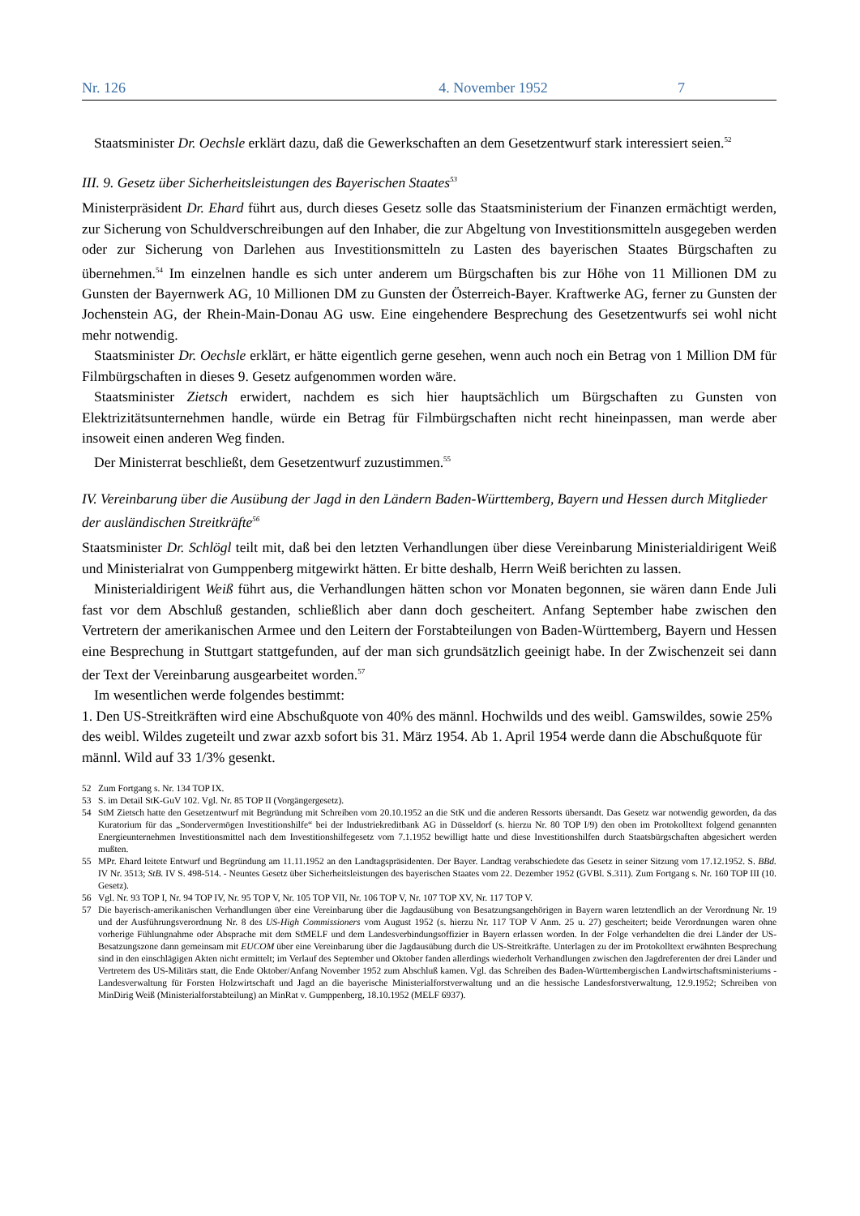Nr. 126 4. November 1952 7
Staatsminister Dr. Oechsle erklärt dazu, daß die Gewerkschaften an dem Gesetzentwurf stark interessiert seien.<sup>52</sup>
III. 9. Gesetz über Sicherheitsleistungen des Bayerischen Staates<sup>53</sup>
Ministerpräsident Dr. Ehard führt aus, durch dieses Gesetz solle das Staatsministerium der Finanzen ermächtigt werden, zur Sicherung von Schuldverschreibungen auf den Inhaber, die zur Abgeltung von Investitionsmitteln ausgegeben werden oder zur Sicherung von Darlehen aus Investitionsmitteln zu Lasten des bayerischen Staates Bürgschaften zu übernehmen.<sup>54</sup> Im einzelnen handle es sich unter anderem um Bürgschaften bis zur Höhe von 11 Millionen DM zu Gunsten der Bayernwerk AG, 10 Millionen DM zu Gunsten der Österreich-Bayer. Kraftwerke AG, ferner zu Gunsten der Jochenstein AG, der Rhein-Main-Donau AG usw. Eine eingehendere Besprechung des Gesetzentwurfs sei wohl nicht mehr notwendig.
Staatsminister Dr. Oechsle erklärt, er hätte eigentlich gerne gesehen, wenn auch noch ein Betrag von 1 Million DM für Filmbürgschaften in dieses 9. Gesetz aufgenommen worden wäre.
Staatsminister Zietsch erwidert, nachdem es sich hier hauptsächlich um Bürgschaften zu Gunsten von Elektrizitätsunternehmen handle, würde ein Betrag für Filmbürgschaften nicht recht hineinpassen, man werde aber insoweit einen anderen Weg finden.
Der Ministerrat beschließt, dem Gesetzentwurf zuzustimmen.<sup>55</sup>
IV. Vereinbarung über die Ausübung der Jagd in den Ländern Baden-Württemberg, Bayern und Hessen durch Mitglieder der ausländischen Streitkräfte<sup>56</sup>
Staatsminister Dr. Schlögl teilt mit, daß bei den letzten Verhandlungen über diese Vereinbarung Ministerialdirigent Weiß und Ministerialrat von Gumppenberg mitgewirkt hätten. Er bitte deshalb, Herrn Weiß berichten zu lassen.
Ministerialdirigent Weiß führt aus, die Verhandlungen hätten schon vor Monaten begonnen, sie wären dann Ende Juli fast vor dem Abschluß gestanden, schließlich aber dann doch gescheitert. Anfang September habe zwischen den Vertretern der amerikanischen Armee und den Leitern der Forstabteilungen von Baden-Württemberg, Bayern und Hessen eine Besprechung in Stuttgart stattgefunden, auf der man sich grundsätzlich geeinigt habe. In der Zwischenzeit sei dann der Text der Vereinbarung ausgearbeitet worden.<sup>57</sup>
Im wesentlichen werde folgendes bestimmt:
1. Den US-Streitkräften wird eine Abschußquote von 40% des männl. Hochwilds und des weibl. Gamswildes, sowie 25% des weibl. Wildes zugeteilt und zwar azxb sofort bis 31. März 1954. Ab 1. April 1954 werde dann die Abschußquote für männl. Wild auf 33 1/3% gesenkt.
52 Zum Fortgang s. Nr. 134 TOP IX.
53 S. im Detail StK-GuV 102. Vgl. Nr. 85 TOP II (Vorgängergesetz).
54 StM Zietsch hatte den Gesetzentwurf mit Begründung mit Schreiben vom 20.10.1952 an die StK und die anderen Ressorts übersandt. Das Gesetz war notwendig geworden, da das Kuratorium für das „Sondervermögen Investitionshilfe“ bei der Industriekreditbank AG in Düsseldorf (s. hierzu Nr. 80 TOP I/9) den oben im Protokolltext folgend genannten Energieunternehmen Investitionsmittel nach dem Investitionshilfegesetz vom 7.1.1952 bewilligt hatte und diese Investitionshilfen durch Staatsbürgschaften abgesichert werden mußten.
55 MPr. Ehard leitete Entwurf und Begründung am 11.11.1952 an den Landtagspräsidenten. Der Bayer. Landtag verabschiedete das Gesetz in seiner Sitzung vom 17.12.1952. S. BBd. IV Nr. 3513; StB. IV S. 498-514. - Neuntes Gesetz über Sicherheitsleistungen des bayerischen Staates vom 22. Dezember 1952 (GVBl. S.311). Zum Fortgang s. Nr. 160 TOP III (10. Gesetz).
56 Vgl. Nr. 93 TOP I, Nr. 94 TOP IV, Nr. 95 TOP V, Nr. 105 TOP VII, Nr. 106 TOP V, Nr. 107 TOP XV, Nr. 117 TOP V.
57 Die bayerisch-amerikanischen Verhandlungen über eine Vereinbarung über die Jagdausübung von Besatzungsangehörigen in Bayern waren letztendlich an der Verordnung Nr. 19 und der Ausführungsverordnung Nr. 8 des US-High Commissioners vom August 1952 (s. hierzu Nr. 117 TOP V Anm. 25 u. 27) gescheitert; beide Verordnungen waren ohne vorherige Fühlungnahme oder Absprache mit dem StMELF und dem Landesverbindungsoffizier in Bayern erlassen worden. In der Folge verhandelten die drei Länder der US-Besatzungszone dann gemeinsam mit EUCOM über eine Vereinbarung über die Jagdausübung durch die US-Streitkräfte. Unterlagen zu der im Protokolltext erwähnten Besprechung sind in den einschlägigen Akten nicht ermittelt; im Verlauf des September und Oktober fanden allerdings wiederholt Verhandlungen zwischen den Jagdreferenten der drei Länder und Vertretern des US-Militärs statt, die Ende Oktober/Anfang November 1952 zum Abschluß kamen. Vgl. das Schreiben des Baden-Württembergischen Landwirtschaftsministeriums - Landesverwaltung für Forsten Holzwirtschaft und Jagd an die bayerische Ministerialforstverwaltung und an die hessische Landesforstverwaltung, 12.9.1952; Schreiben von MinDirig Weiß (Ministerialforstabteilung) an MinRat v. Gumppenberg, 18.10.1952 (MELF 6937).